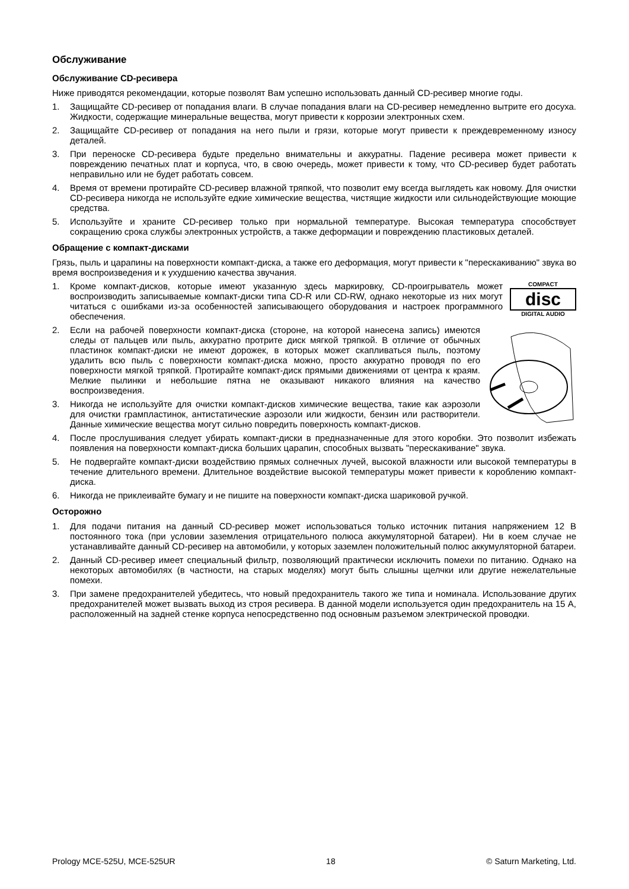Обслуживание
Обслуживание CD-ресивера
Ниже приводятся рекомендации, которые позволят Вам успешно использовать данный CD-ресивер многие годы.
1. Защищайте CD-ресивер от попадания влаги. В случае попадания влаги на CD-ресивер немедленно вытрите его досуха. Жидкости, содержащие минеральные вещества, могут привести к коррозии электронных схем.
2. Защищайте CD-ресивер от попадания на него пыли и грязи, которые могут привести к преждевременному износу деталей.
3. При переноске CD-ресивера будьте предельно внимательны и аккуратны. Падение ресивера может привести к повреждению печатных плат и корпуса, что, в свою очередь, может привести к тому, что CD-ресивер будет работать неправильно или не будет работать совсем.
4. Время от времени протирайте CD-ресивер влажной тряпкой, что позволит ему всегда выглядеть как новому. Для очистки CD-ресивера никогда не используйте едкие химические вещества, чистящие жидкости или сильнодействующие моющие средства.
5. Используйте и храните CD-ресивер только при нормальной температуре. Высокая температура способствует сокращению срока службы электронных устройств, а также деформации и повреждению пластиковых деталей.
Обращение с компакт-дисками
Грязь, пыль и царапины на поверхности компакт-диска, а также его деформация, могут привести к "перескакиванию" звука во время воспроизведения и к ухудшению качества звучания.
COMPACT
disc
DIGITAL AUDIO
1. Кроме компакт-дисков, которые имеют указанную здесь маркировку, CD-проигрыватель может воспроизводить записываемые компакт-диски типа CD-R или CD-RW, однако некоторые из них могут читаться с ошибками из-за особенностей записывающего оборудования и настроек программного обеспечения.
2. Если на рабочей поверхности компакт-диска (стороне, на которой нанесена запись) имеются следы от пальцев или пыль, аккуратно протрите диск мягкой тряпкой. В отличие от обычных пластинок компакт-диски не имеют дорожек, в которых может скапливаться пыль, поэтому удалить всю пыль с поверхности компакт-диска можно, просто аккуратно проводя по его поверхности мягкой тряпкой. Протирайте компакт-диск прямыми движениями от центра к краям. Мелкие пылинки и небольшие пятна не оказывают никакого влияния на качество воспроизведения.
3. Никогда не используйте для очистки компакт-дисков химические вещества, такие как аэрозоли для очистки грампластинок, антистатические аэрозоли или жидкости, бензин или растворители. Данные химические вещества могут сильно повредить поверхность компакт-дисков.
4. После прослушивания следует убирать компакт-диски в предназначенные для этого коробки. Это позволит избежать появления на поверхности компакт-диска больших царапин, способных вызвать "перескакивание" звука.
5. Не подвергайте компакт-диски воздействию прямых солнечных лучей, высокой влажности или высокой температуры в течение длительного времени. Длительное воздействие высокой температуры может привести к короблению компакт-диска.
6. Никогда не приклеивайте бумагу и не пишите на поверхности компакт-диска шариковой ручкой.
Осторожно
1. Для подачи питания на данный CD-ресивер может использоваться только источник питания напряжением 12 В постоянного тока (при условии заземления отрицательного полюса аккумуляторной батареи). Ни в коем случае не устанавливайте данный CD-ресивер на автомобили, у которых заземлен положительный полюс аккумуляторной батареи.
2. Данный CD-ресивер имеет специальный фильтр, позволяющий практически исключить помехи по питанию. Однако на некоторых автомобилях (в частности, на старых моделях) могут быть слышны щелчки или другие нежелательные помехи.
3. При замене предохранителей убедитесь, что новый предохранитель такого же типа и номинала. Использование других предохранителей может вызвать выход из строя ресивера. В данной модели используется один предохранитель на 15 А, расположенный на задней стенке корпуса непосредственно под основным разъемом электрической проводки.
Prology MCE-525U, MCE-525UR 18 © Saturn Marketing, Ltd.